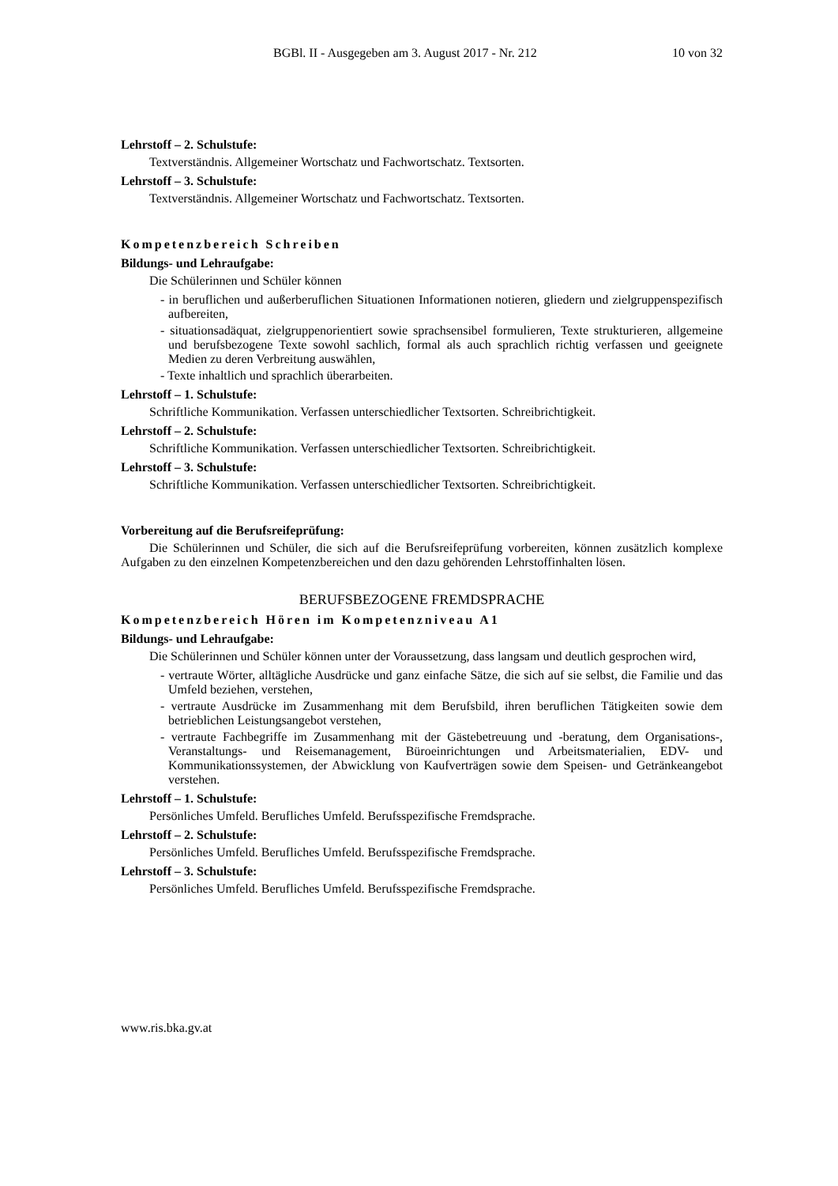BGBl. II - Ausgegeben am 3. August 2017 - Nr. 212 10 von 32
Lehrstoff – 2. Schulstufe:
Textverständnis. Allgemeiner Wortschatz und Fachwortschatz. Textsorten.
Lehrstoff – 3. Schulstufe:
Textverständnis. Allgemeiner Wortschatz und Fachwortschatz. Textsorten.
Kompetenzbereich Schreiben
Bildungs- und Lehraufgabe:
Die Schülerinnen und Schüler können
- in beruflichen und außerberuflichen Situationen Informationen notieren, gliedern und zielgruppenspezifisch aufbereiten,
- situationsadäquat, zielgruppenorientiert sowie sprachsensibel formulieren, Texte strukturieren, allgemeine und berufsbezogene Texte sowohl sachlich, formal als auch sprachlich richtig verfassen und geeignete Medien zu deren Verbreitung auswählen,
- Texte inhaltlich und sprachlich überarbeiten.
Lehrstoff – 1. Schulstufe:
Schriftliche Kommunikation. Verfassen unterschiedlicher Textsorten. Schreibrichtigkeit.
Lehrstoff – 2. Schulstufe:
Schriftliche Kommunikation. Verfassen unterschiedlicher Textsorten. Schreibrichtigkeit.
Lehrstoff – 3. Schulstufe:
Schriftliche Kommunikation. Verfassen unterschiedlicher Textsorten. Schreibrichtigkeit.
Vorbereitung auf die Berufsreifeprüfung:
Die Schülerinnen und Schüler, die sich auf die Berufsreifeprüfung vorbereiten, können zusätzlich komplexe Aufgaben zu den einzelnen Kompetenzbereichen und den dazu gehörenden Lehrstoffinhalten lösen.
BERUFSBEZOGENE FREMDSPRACHE
Kompetenzbereich Hören im Kompetenzniveau A1
Bildungs- und Lehraufgabe:
Die Schülerinnen und Schüler können unter der Voraussetzung, dass langsam und deutlich gesprochen wird,
- vertraute Wörter, alltägliche Ausdrücke und ganz einfache Sätze, die sich auf sie selbst, die Familie und das Umfeld beziehen, verstehen,
- vertraute Ausdrücke im Zusammenhang mit dem Berufsbild, ihren beruflichen Tätigkeiten sowie dem betrieblichen Leistungsangebot verstehen,
- vertraute Fachbegriffe im Zusammenhang mit der Gästebetreuung und -beratung, dem Organisations-, Veranstaltungs- und Reisemanagement, Büroeinrichtungen und Arbeitsmaterialien, EDV- und Kommunikationssystemen, der Abwicklung von Kaufverträgen sowie dem Speisen- und Getränkeangebot verstehen.
Lehrstoff – 1. Schulstufe:
Persönliches Umfeld. Berufliches Umfeld. Berufsspezifische Fremdsprache.
Lehrstoff – 2. Schulstufe:
Persönliches Umfeld. Berufliches Umfeld. Berufsspezifische Fremdsprache.
Lehrstoff – 3. Schulstufe:
Persönliches Umfeld. Berufliches Umfeld. Berufsspezifische Fremdsprache.
www.ris.bka.gv.at